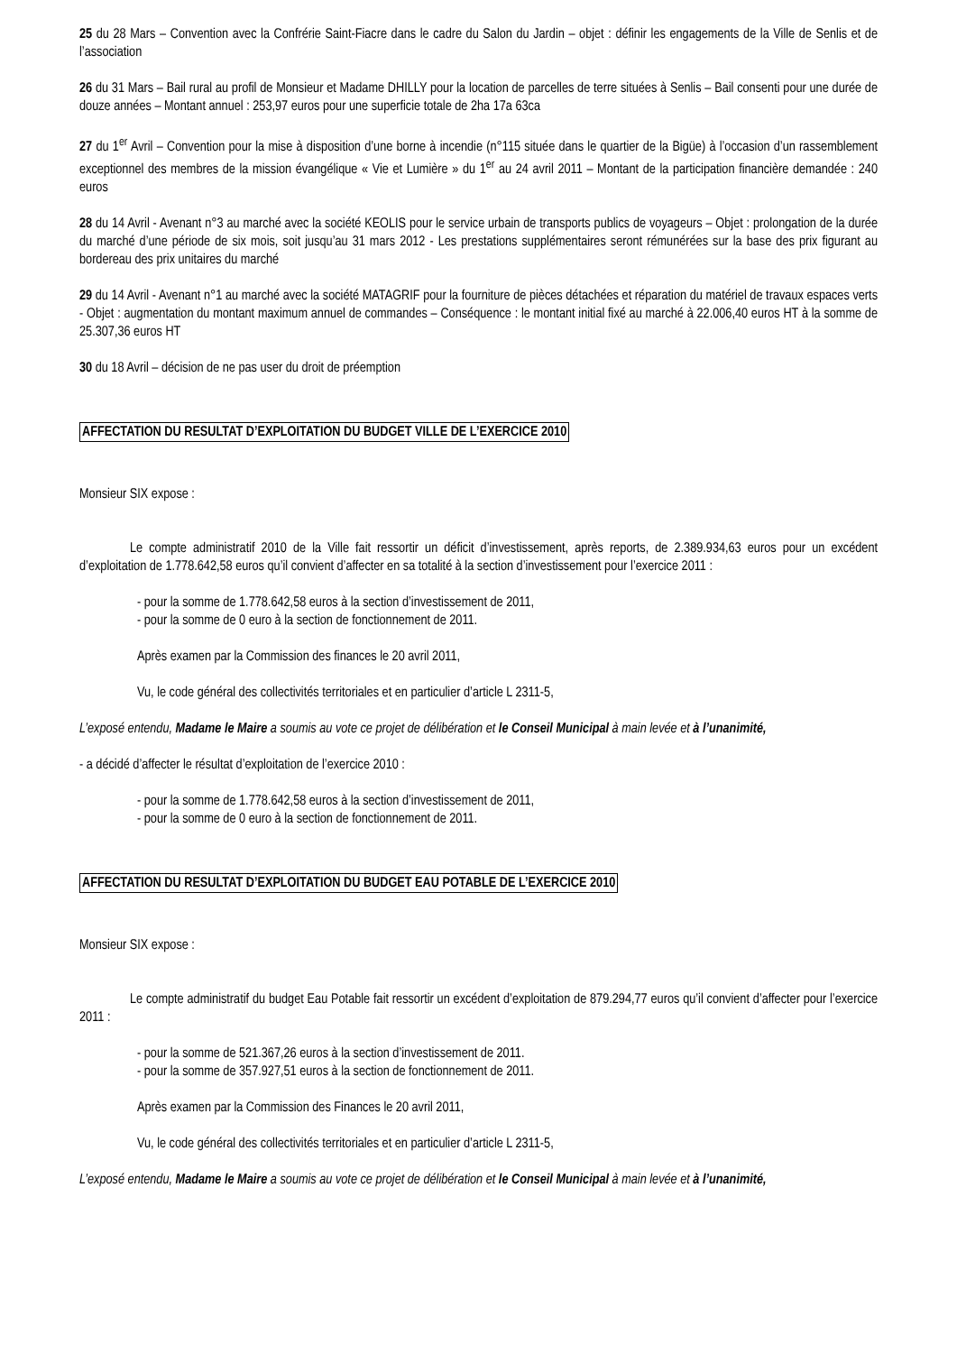25 du 28 Mars – Convention avec la Confrérie Saint-Fiacre dans le cadre du Salon du Jardin – objet : définir les engagements de la Ville de Senlis et de l’association
26 du 31 Mars – Bail rural au profil de Monsieur et Madame DHILLY pour la location de parcelles de terre situées à Senlis – Bail consenti pour une durée de douze années – Montant annuel : 253,97 euros pour une superficie totale de 2ha 17a 63ca
27 du 1<sup>er</sup> Avril – Convention pour la mise à disposition d’une borne à incendie (n°115 située dans le quartier de la Bigüe) à l’occasion d’un rassemblement exceptionnel des membres de la mission évangélique « Vie et Lumière » du 1<sup>er</sup> au 24 avril 2011 – Montant de la participation financière demandée : 240 euros
28 du 14 Avril - Avenant n°3 au marché avec la société KEOLIS pour le service urbain de transports publics de voyageurs – Objet : prolongation de la durée du marché d’une période de six mois, soit jusqu’au 31 mars 2012 - Les prestations supplémentaires seront rémunérées sur la base des prix figurant au bordereau des prix unitaires du marché
29 du 14 Avril - Avenant n°1 au marché avec la société MATAGRIF pour la fourniture de pièces détachées et réparation du matériel de travaux espaces verts - Objet : augmentation du montant maximum annuel de commandes – Conséquence : le montant initial fixé au marché à 22.006,40 euros HT à la somme de 25.307,36 euros HT
30 du 18 Avril – décision de ne pas user du droit de préemption
AFFECTATION DU RESULTAT D’EXPLOITATION DU BUDGET VILLE DE L’EXERCICE 2010
Monsieur SIX expose :
Le compte administratif 2010 de la Ville fait ressortir un déficit d’investissement, après reports, de 2.389.934,63 euros pour un excédent d’exploitation de 1.778.642,58 euros qu’il convient d’affecter en sa totalité à la section d’investissement pour l’exercice 2011 :
- pour la somme de 1.778.642,58 euros à la section d’investissement de 2011,
- pour la somme de 0 euro à la section de fonctionnement de 2011.
Après examen par la Commission des finances le 20 avril 2011,
Vu, le code général des collectivités territoriales et en particulier d’article L 2311-5,
L’exposé entendu, Madame le Maire a soumis au vote ce projet de délibération et le Conseil Municipal à main levée et à l’unanimité,
- a décidé d’affecter le résultat d’exploitation de l’exercice 2010 :
- pour la somme de 1.778.642,58 euros à la section d’investissement de 2011,
- pour la somme de 0 euro à la section de fonctionnement de 2011.
AFFECTATION DU RESULTAT D’EXPLOITATION DU BUDGET EAU POTABLE DE L’EXERCICE 2010
Monsieur SIX expose :
Le compte administratif du budget Eau Potable fait ressortir un excédent d’exploitation de 879.294,77 euros qu’il convient d’affecter pour l’exercice 2011 :
- pour la somme de 521.367,26 euros à la section d’investissement de 2011.
- pour la somme de 357.927,51 euros à la section de fonctionnement de 2011.
Après examen par la Commission des Finances le 20 avril 2011,
Vu, le code général des collectivités territoriales et en particulier d’article L 2311-5,
L’exposé entendu, Madame le Maire a soumis au vote ce projet de délibération et le Conseil Municipal à main levée et à l’unanimité,